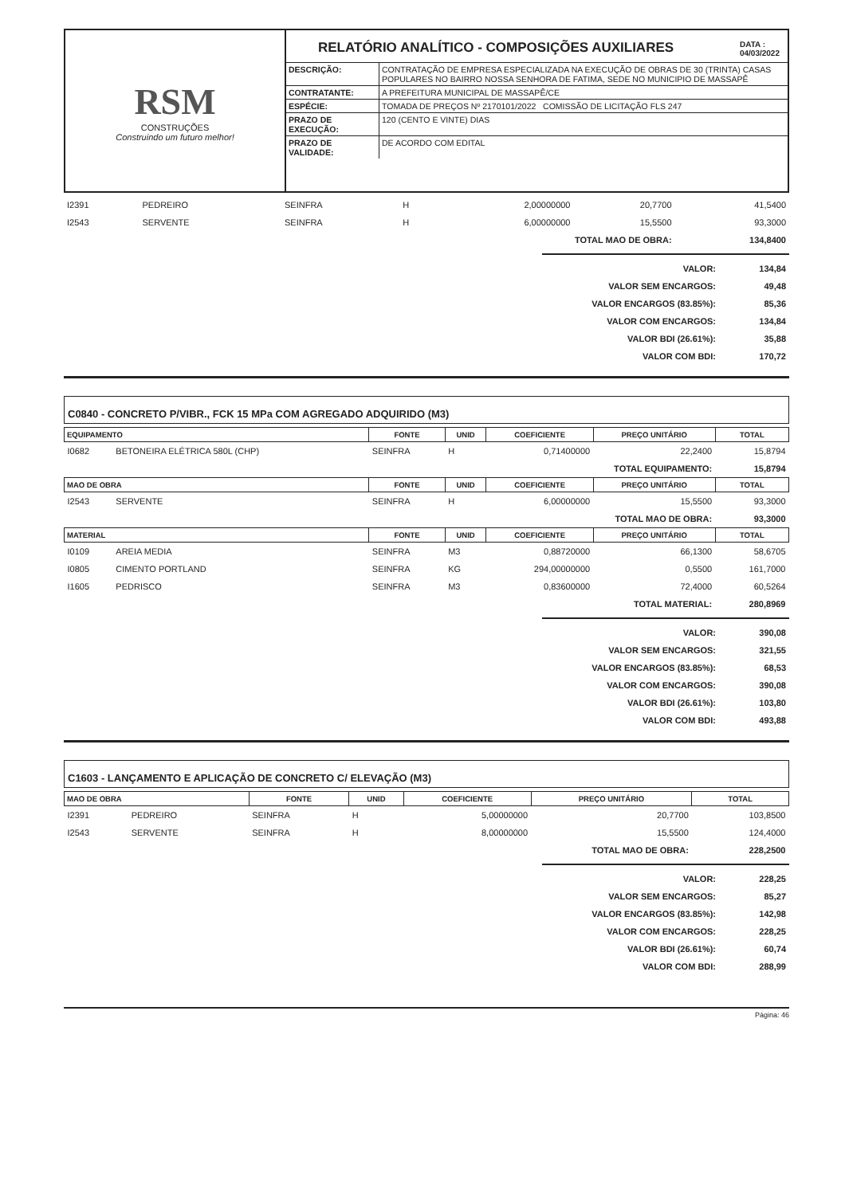RSM
CONSTRUÇÕES
Construindo um futuro melhor!
RELATÓRIO ANALÍTICO - COMPOSIÇÕES AUXILIARES DATA :
04/03/2022
| DESCRIÇÃO: | CONTRATAÇÃO DE EMPRESA ESPECIALIZADA NA EXECUÇÃO DE OBRAS DE 30 (TRINTA) CASAS POPULARES NO BAIRRO NOSSA SENHORA DE FATIMA, SEDE NO MUNICIPIO DE MASSAPÊ |
| CONTRATANTE: | A PREFEITURA MUNICIPAL DE MASSAPÊ/CE |
| ESPÉCIE: | TOMADA DE PREÇOS Nº 2170101/2022 COMISSÃO DE LICITAÇÃO FLS 247 |
| PRAZO DE EXECUÇÃO: | 120 (CENTO E VINTE) DIAS |
| PRAZO DE VALIDADE: | DE ACORDO COM EDITAL |
| I2391 | PEDREIRO | SEINFRA | H | 2,00000000 | 20,7700 | 41,5400 |
| I2543 | SERVENTE | SEINFRA | H | 6,00000000 | 15,5500 | 93,3000 |
| TOTAL MAO DE OBRA: | | | | | | 134,8400 |
| VALOR: | 134,84 |
| VALOR SEM ENCARGOS: | 49,48 |
| VALOR ENCARGOS (83.85%): | 85,36 |
| VALOR COM ENCARGOS: | 134,84 |
| VALOR BDI (26.61%): | 35,88 |
| VALOR COM BDI: | 170,72 |
C0840 - CONCRETO P/VIBR., FCK 15 MPa COM AGREGADO ADQUIRIDO (M3)
| EQUIPAMENTO | | FONTE | UNID | COEFICIENTE | PREÇO UNITÁRIO | TOTAL |
| --- | --- | --- | --- | --- | --- | --- |
| I0682 | BETONEIRA ELÉTRICA 580L (CHP) | SEINFRA | H | 0,71400000 | 22,2400 | 15,8794 |
| TOTAL EQUIPAMENTO: | | | | | | 15,8794 |
| MAO DE OBRA | | FONTE | UNID | COEFICIENTE | PREÇO UNITÁRIO | TOTAL |
| I2543 | SERVENTE | SEINFRA | H | 6,00000000 | 15,5500 | 93,3000 |
| TOTAL MAO DE OBRA: | | | | | | 93,3000 |
| MATERIAL | | FONTE | UNID | COEFICIENTE | PREÇO UNITÁRIO | TOTAL |
| I0109 | AREIA MEDIA | SEINFRA | M3 | 0,88720000 | 66,1300 | 58,6705 |
| I0805 | CIMENTO PORTLAND | SEINFRA | KG | 294,00000000 | 0,5500 | 161,7000 |
| I1605 | PEDRISCO | SEINFRA | M3 | 0,83600000 | 72,4000 | 60,5264 |
| TOTAL MATERIAL: | | | | | | 280,8969 |
| VALOR: | 390,08 |
| VALOR SEM ENCARGOS: | 321,55 |
| VALOR ENCARGOS (83.85%): | 68,53 |
| VALOR COM ENCARGOS: | 390,08 |
| VALOR BDI (26.61%): | 103,80 |
| VALOR COM BDI: | 493,88 |
C1603 - LANÇAMENTO E APLICAÇÃO DE CONCRETO C/ ELEVAÇÃO (M3)
| MAO DE OBRA | | FONTE | UNID | COEFICIENTE | PREÇO UNITÁRIO | TOTAL |
| --- | --- | --- | --- | --- | --- | --- |
| I2391 | PEDREIRO | SEINFRA | H | 5,00000000 | 20,7700 | 103,8500 |
| I2543 | SERVENTE | SEINFRA | H | 8,00000000 | 15,5500 | 124,4000 |
| TOTAL MAO DE OBRA: | | | | | | 228,2500 |
| VALOR: | 228,25 |
| VALOR SEM ENCARGOS: | 85,27 |
| VALOR ENCARGOS (83.85%): | 142,98 |
| VALOR COM ENCARGOS: | 228,25 |
| VALOR BDI (26.61%): | 60,74 |
| VALOR COM BDI: | 288,99 |
Página: 46